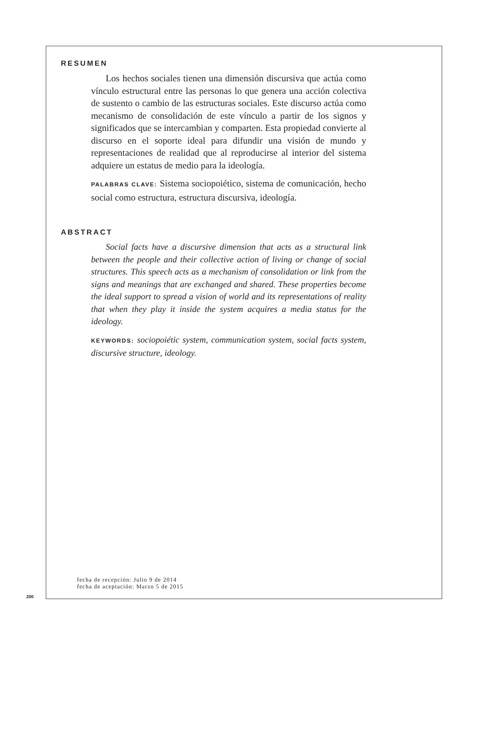RESUMEN
Los hechos sociales tienen una dimensión discursiva que actúa como vínculo estructural entre las personas lo que genera una acción colectiva de sustento o cambio de las estructuras sociales. Este discurso actúa como mecanismo de consolidación de este vínculo a partir de los signos y significados que se intercambian y comparten. Esta propiedad convierte al discurso en el soporte ideal para difundir una visión de mundo y representaciones de realidad que al reproducirse al interior del sistema adquiere un estatus de medio para la ideología.
PALABRAS CLAVE: Sistema sociopoiético, sistema de comunicación, hecho social como estructura, estructura discursiva, ideología.
ABSTRACT
Social facts have a discursive dimension that acts as a structural link between the people and their collective action of living or change of social structures. This speech acts as a mechanism of consolidation or link from the signs and meanings that are exchanged and shared. These properties become the ideal support to spread a vision of world and its representations of reality that when they play it inside the system acquires a media status for the ideology.
KEYWORDS: sociopoiétic system, communication system, social facts system, discursive structure, ideology.
fecha de recepción: Julio 9 de 2014
fecha de aceptación: Marzo 5 de 2015
200